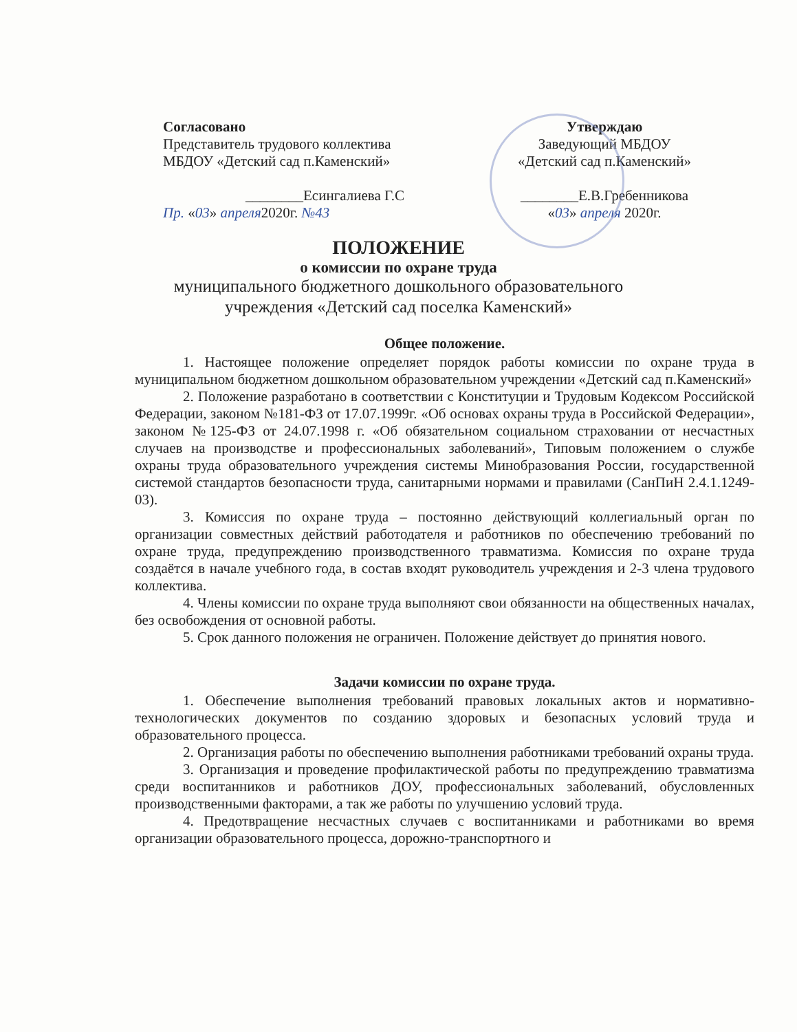Согласовано
Представитель трудового коллектива
МБДОУ «Детский сад п.Каменский»
________Есингалиева Г.С
Пр. «03» апреля2020г. №43
Утверждаю
Заведующий МБДОУ
«Детский сад п.Каменский»
________Е.В.Гребенникова
«03» апреля 2020г.
ПОЛОЖЕНИЕ
о комиссии по охране труда
муниципального бюджетного дошкольного образовательного
учреждения «Детский сад поселка Каменский»
Общее положение.
1. Настоящее положение определяет порядок работы комиссии по охране труда в муниципальном бюджетном дошкольном образовательном учреждении «Детский сад п.Каменский»
2. Положение разработано в соответствии с Конституции и Трудовым Кодексом Российской Федерации, законом №181-ФЗ от 17.07.1999г. «Об основах охраны труда в Российской Федерации», законом №125-ФЗ от 24.07.1998 г. «Об обязательном социальном страховании от несчастных случаев на производстве и профессиональных заболеваний», Типовым положением о службе охраны труда образовательного учреждения системы Минобразования России, государственной системой стандартов безопасности труда, санитарными нормами и правилами (СанПиН 2.4.1.1249-03).
3. Комиссия по охране труда – постоянно действующий коллегиальный орган по организации совместных действий работодателя и работников по обеспечению требований по охране труда, предупреждению производственного травматизма. Комиссия по охране труда создаётся в начале учебного года, в состав входят руководитель учреждения и 2-3 члена трудового коллектива.
4. Члены комиссии по охране труда выполняют свои обязанности на общественных началах, без освобождения от основной работы.
5. Срок данного положения не ограничен. Положение действует до принятия нового.
Задачи комиссии по охране труда.
1. Обеспечение выполнения требований правовых локальных актов и нормативно-технологических документов по созданию здоровых и безопасных условий труда и образовательного процесса.
2. Организация работы по обеспечению выполнения работниками требований охраны труда.
3. Организация и проведение профилактической работы по предупреждению травматизма среди воспитанников и работников ДОУ, профессиональных заболеваний, обусловленных производственными факторами, а так же работы по улучшению условий труда.
4. Предотвращение несчастных случаев с воспитанниками и работниками во время организации образовательного процесса, дорожно-транспортного и